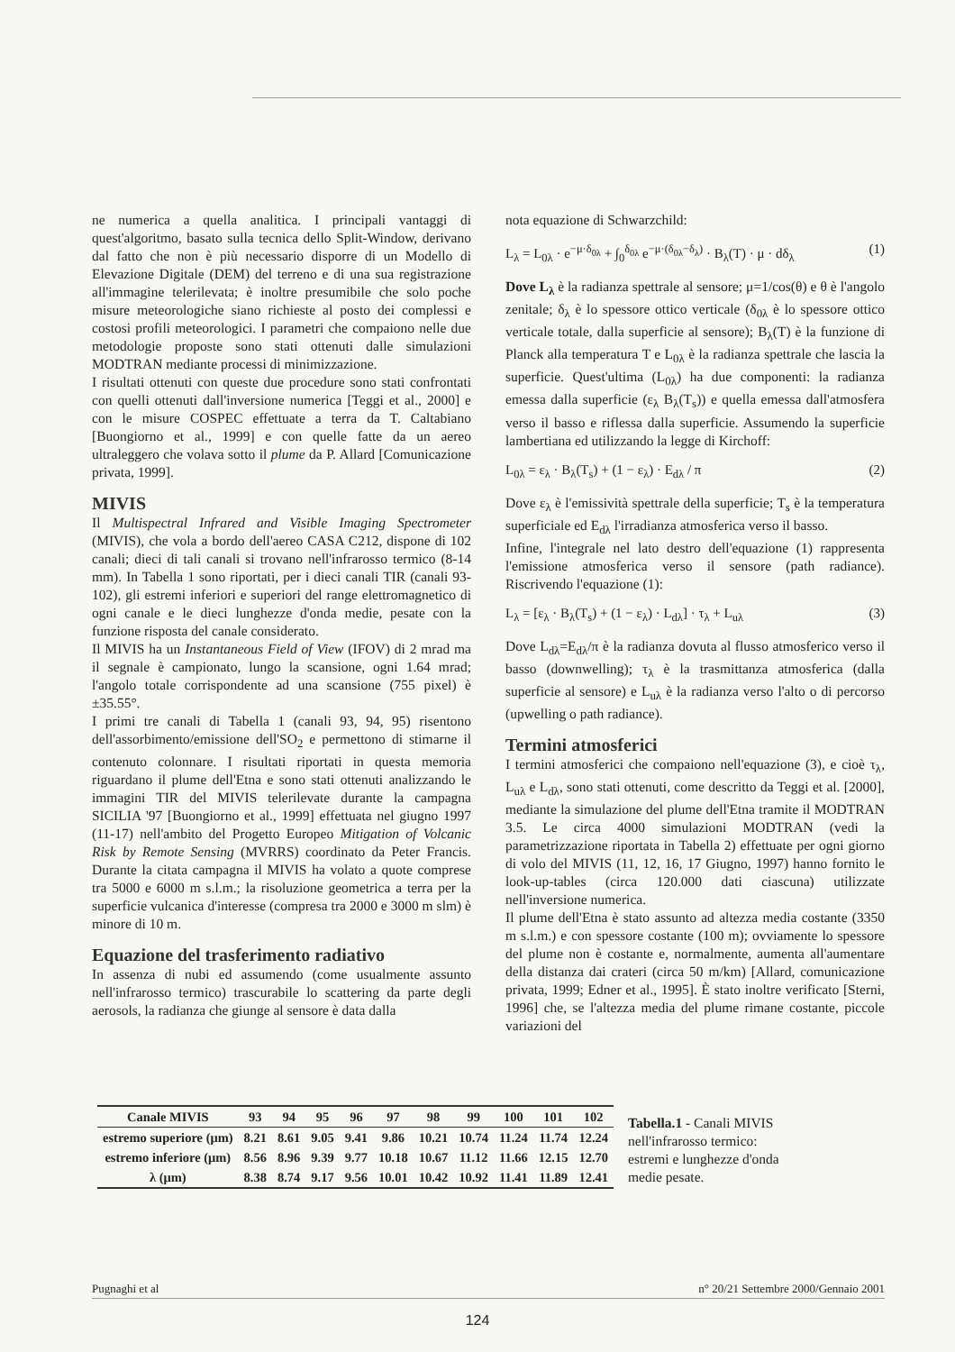ne numerica a quella analitica. I principali vantaggi di quest'algoritmo, basato sulla tecnica dello Split-Window, derivano dal fatto che non è più necessario disporre di un Modello di Elevazione Digitale (DEM) del terreno e di una sua registrazione all'immagine telerilevata; è inoltre presumibile che solo poche misure meteorologiche siano richieste al posto dei complessi e costosi profili meteorologici. I parametri che compaiono nelle due metodologie proposte sono stati ottenuti dalle simulazioni MODTRAN mediante processi di minimizzazione.
I risultati ottenuti con queste due procedure sono stati confrontati con quelli ottenuti dall'inversione numerica [Teggi et al., 2000] e con le misure COSPEC effettuate a terra da T. Caltabiano [Buongiorno et al., 1999] e con quelle fatte da un aereo ultraleggero che volava sotto il plume da P. Allard [Comunicazione privata, 1999].
MIVIS
Il Multispectral Infrared and Visible Imaging Spectrometer (MIVIS), che vola a bordo dell'aereo CASA C212, dispone di 102 canali; dieci di tali canali si trovano nell'infrarosso termico (8-14 mm). In Tabella 1 sono riportati, per i dieci canali TIR (canali 93-102), gli estremi inferiori e superiori del range elettromagnetico di ogni canale e le dieci lunghezze d'onda medie, pesate con la funzione risposta del canale considerato.
Il MIVIS ha un Instantaneous Field of View (IFOV) di 2 mrad ma il segnale è campionato, lungo la scansione, ogni 1.64 mrad; l'angolo totale corrispondente ad una scansione (755 pixel) è ±35.55°.
I primi tre canali di Tabella 1 (canali 93, 94, 95) risentono dell'assorbimento/emissione dell'SO<sub>2</sub> e permettono di stimarne il contenuto colonnare. I risultati riportati in questa memoria riguardano il plume dell'Etna e sono stati ottenuti analizzando le immagini TIR del MIVIS telerilevate durante la campagna SICILIA '97 [Buongiorno et al., 1999] effettuata nel giugno 1997 (11-17) nell'ambito del Progetto Europeo Mitigation of Volcanic Risk by Remote Sensing (MVRRS) coordinato da Peter Francis. Durante la citata campagna il MIVIS ha volato a quote comprese tra 5000 e 6000 m s.l.m.; la risoluzione geometrica a terra per la superficie vulcanica d'interesse (compresa tra 2000 e 3000 m slm) è minore di 10 m.
Equazione del trasferimento radiativo
In assenza di nubi ed assumendo (come usualmente assunto nell'infrarosso termico) trascurabile lo scattering da parte degli aerosols, la radianza che giunge al sensore è data dalla
nota equazione di Schwarzchild:
L<sub>λ</sub> = L<sub>0λ</sub> · e<sup>−μ·δ<sub>0λ</sub></sup> + ∫<sub>0</sub><sup>δ<sub>0λ</sub></sup> e<sup>−μ·(δ<sub>0λ</sub>−δ<sub>λ</sub>)</sup> · B<sub>λ</sub>(T) · μ · dδ<sub>λ</sub> (1)
Dove L<sub>λ</sub> è la radianza spettrale al sensore; μ=1/cos(θ) e θ è l'angolo zenitale; δ<sub>λ</sub> è lo spessore ottico verticale (δ<sub>0λ</sub> è lo spessore ottico verticale totale, dalla superficie al sensore); B<sub>λ</sub>(T) è la funzione di Planck alla temperatura T e L<sub>0λ</sub> è la radianza spettrale che lascia la superficie. Quest'ultima (L<sub>0λ</sub>) ha due componenti: la radianza emessa dalla superficie (ε<sub>λ</sub> B<sub>λ</sub>(T<sub>s</sub>)) e quella emessa dall'atmosfera verso il basso e riflessa dalla superficie. Assumendo la superficie lambertiana ed utilizzando la legge di Kirchoff:
L<sub>0λ</sub> = ε<sub>λ</sub> · B<sub>λ</sub>(T<sub>s</sub>) + (1 − ε<sub>λ</sub>) · E<sub>dλ</sub> / π (2)
Dove ε<sub>λ</sub> è l'emissività spettrale della superficie; T<sub>s</sub> è la temperatura superficiale ed E<sub>dλ</sub> l'irradianza atmosferica verso il basso.
Infine, l'integrale nel lato destro dell'equazione (1) rappresenta l'emissione atmosferica verso il sensore (path radiance). Riscrivendo l'equazione (1):
L<sub>λ</sub> = [ε<sub>λ</sub> · B<sub>λ</sub>(T<sub>s</sub>) + (1 − ε<sub>λ</sub>) · L<sub>dλ</sub>] · τ<sub>λ</sub> + L<sub>uλ</sub> (3)
Dove L<sub>dλ</sub>=E<sub>dλ</sub>/π è la radianza dovuta al flusso atmosferico verso il basso (downwelling); τ<sub>λ</sub> è la trasmittanza atmosferica (dalla superficie al sensore) e L<sub>uλ</sub> è la radianza verso l'alto o di percorso (upwelling o path radiance).
Termini atmosferici
I termini atmosferici che compaiono nell'equazione (3), e cioè τ<sub>λ</sub>, L<sub>uλ</sub> e L<sub>dλ</sub>, sono stati ottenuti, come descritto da Teggi et al. [2000], mediante la simulazione del plume dell'Etna tramite il MODTRAN 3.5. Le circa 4000 simulazioni MODTRAN (vedi la parametrizzazione riportata in Tabella 2) effettuate per ogni giorno di volo del MIVIS (11, 12, 16, 17 Giugno, 1997) hanno fornito le look-up-tables (circa 120.000 dati ciascuna) utilizzate nell'inversione numerica.
Il plume dell'Etna è stato assunto ad altezza media costante (3350 m s.l.m.) e con spessore costante (100 m); ovviamente lo spessore del plume non è costante e, normalmente, aumenta all'aumentare della distanza dai crateri (circa 50 m/km) [Allard, comunicazione privata, 1999; Edner et al., 1995]. È stato inoltre verificato [Sterni, 1996] che, se l'altezza media del plume rimane costante, piccole variazioni del
| Canale MIVIS | 93 | 94 | 95 | 96 | 97 | 98 | 99 | 100 | 101 | 102 |
| --- | --- | --- | --- | --- | --- | --- | --- | --- | --- | --- |
| estremo superiore (μm) | 8.21 | 8.61 | 9.05 | 9.41 | 9.86 | 10.21 | 10.74 | 11.24 | 11.74 | 12.24 |
| estremo inferiore (μm) | 8.56 | 8.96 | 9.39 | 9.77 | 10.18 | 10.67 | 11.12 | 11.66 | 12.15 | 12.70 |
| λ (μm) | 8.38 | 8.74 | 9.17 | 9.56 | 10.01 | 10.42 | 10.92 | 11.41 | 11.89 | 12.41 |
Tabella.1 - Canali MIVIS nell'infrarosso termico: estremi e lunghezze d'onda medie pesate.
Pugnaghi et al n° 20/21 Settembre 2000/Gennaio 2001
124